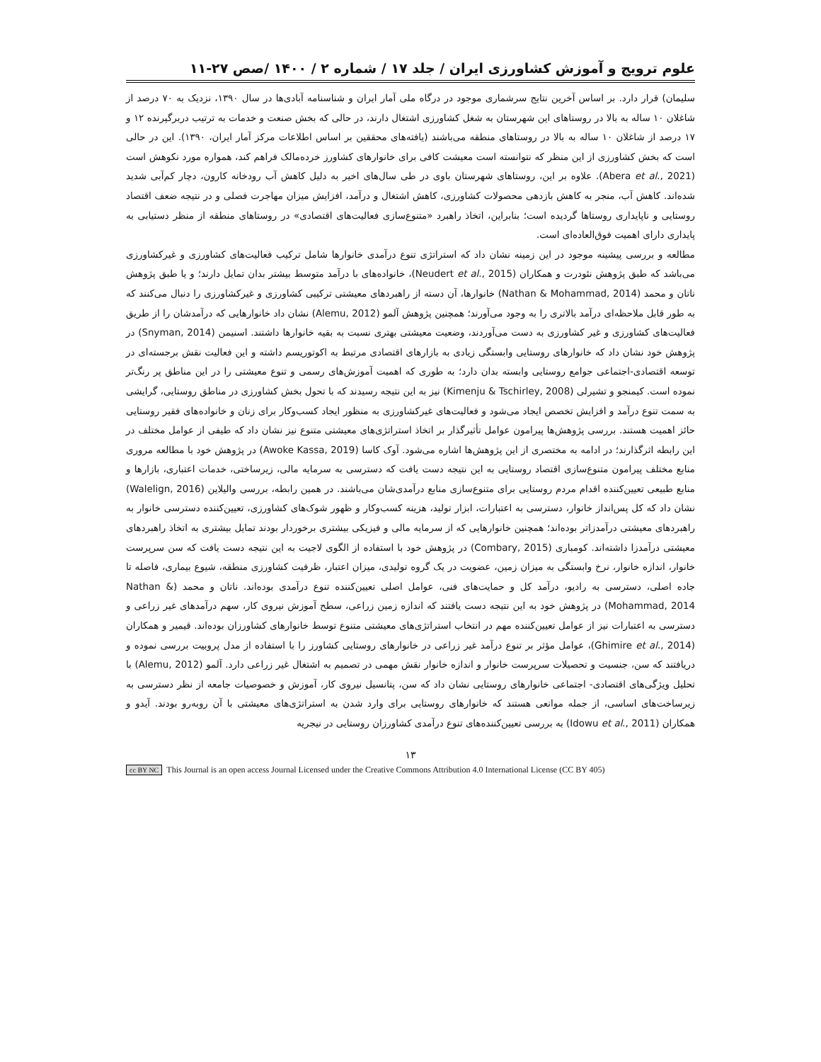علوم ترویج و آموزش کشاورزی ایران / جلد ۱۷ / شماره ۲ / ۱۴۰۰ /صص ۲۷-۱۱
سلیمان) قرار دارد. بر اساس آخرین نتایج سرشماری موجود در درگاه ملی آمار ایران و شناسنامه آبادی‌ها در سال ۱۳۹۰، نزدیک به ۷۰ درصد از شاغلان ۱۰ ساله به بالا در روستاهای این شهرستان به شغل کشاورزی اشتغال دارند، در حالی که بخش صنعت و خدمات به ترتیب دربرگیرنده ۱۲ و ۱۷ درصد از شاغلان ۱۰ ساله به بالا در روستاهای منطقه می‌باشند (یافته‌های محققین بر اساس اطلاعات مرکز آمار ایران، ۱۳۹۰). این در حالی است که بخش کشاورزی از این منظر که نتوانسته است معیشت کافی برای خانوارهای کشاورز خرده‌مالک فراهم کند، همواره مورد نکوهش است (Abera et al., 2021). علاوه بر این، روستاهای شهرستان باوی در طی سال‌های اخیر به دلیل کاهش آب رودخانه کارون، دچار کم‌آبی شدید شده‌اند. کاهش آب، منجر به کاهش بازدهی محصولات کشاورزی، کاهش اشتغال و درآمد، افزایش میزان مهاجرت فصلی و در نتیجه ضعف اقتصاد روستایی و ناپایداری روستاها گردیده است؛ بنابراین، اتخاذ راهبرد «متنوع‌سازی فعالیت‌های اقتصادی» در روستاهای منطقه از منظر دستیابی به پایداری دارای اهمیت فوق‌العاده‌ای است.
مطالعه و بررسی پیشینه موجود در این زمینه نشان داد که استراتژی تنوع درآمدی خانوارها شامل ترکیب فعالیت‌های کشاورزی و غیرکشاورزی می‌باشد که طبق پژوهش نئودرت و همکاران (Neudert et al., 2015)، خانواده‌های با درآمد متوسط بیشتر بدان تمایل دارند؛ و یا طبق پژوهش ناتان و محمد (Nathan & Mohammad, 2014) خانوارها، آن دسته از راهبردهای معیشتی ترکیبی کشاورزی و غیرکشاورزی را دنبال می‌کنند که به طور قابل ملاحظه‌ای درآمد بالاتری را به وجود می‌آورند؛ همچنین پژوهش آلمو (Alemu, 2012) نشان داد خانوارهایی که درآمدشان را از طریق فعالیت‌های کشاورزی و غیر کشاورزی به دست می‌آوردند، وضعیت معیشتی بهتری نسبت به بقیه خانوارها داشتند. اسنیمن (Snyman, 2014) در پژوهش خود نشان داد که خانوارهای روستایی وابستگی زیادی به بازارهای اقتصادی مرتبط به اکوتوریسم داشته و این فعالیت نقش برجسته‌ای در توسعه اقتصادی-اجتماعی جوامع روستایی وابسته بدان دارد؛ به طوری که اهمیت آموزش‌های رسمی و تنوع معیشتی را در این مناطق پر رنگ‌تر نموده است. کیمنجو و تشیرلی (Kimenju & Tschirley, 2008) نیز به این نتیجه رسیدند که با تحول بخش کشاورزی در مناطق روستایی، گرایشی به سمت تنوع درآمد و افزایش تخصص ایجاد می‌شود و فعالیت‌های غیرکشاورزی به منظور ایجاد کسب‌وکار برای زنان و خانواده‌های فقیر روستایی حائز اهمیت هستند. بررسی پژوهش‌ها پیرامون عوامل تأثیرگذار بر اتخاذ استراتژی‌های معیشتی متنوع نیز نشان داد که طیفی از عوامل مختلف در این رابطه اثرگذارند؛ در ادامه به مختصری از این پژوهش‌ها اشاره می‌شود. آوک کاسا (Awoke Kassa, 2019) در پژوهش خود با مطالعه مروری منابع مختلف پیرامون متنوع‌سازی اقتصاد روستایی به این نتیجه دست یافت که دسترسی به سرمایه مالی، زیرساختی، خدمات اعتباری، بازارها و منابع طبیعی تعیین‌کننده اقدام مردم روستایی برای متنوع‌سازی منابع درآمدی‌شان می‌باشند. در همین رابطه، بررسی والیلاین (Walelign, 2016) نشان داد که کل پس‌انداز خانوار، دسترسی به اعتبارات، ابزار تولید، هزینه کسب‌وکار و ظهور شوک‌های کشاورزی، تعیین‌کننده دسترسی خانوار به راهبردهای معیشتی درآمدزاتر بوده‌اند؛ همچنین خانوارهایی که از سرمایه مالی و فیزیکی بیشتری برخوردار بودند تمایل بیشتری به اتخاذ راهبردهای معیشتی درآمدزا داشته‌اند. کومباری (Combary, 2015) در پژوهش خود با استفاده از الگوی لاجیت به این نتیجه دست یافت که سن سرپرست خانوار، اندازه خانوار، نرخ وابستگی به میزان زمین، عضویت در یک گروه تولیدی، میزان اعتبار، ظرفیت کشاورزی منطقه، شیوع بیماری، فاصله تا جاده اصلی، دسترسی به رادیو، درآمد کل و حمایت‌های فنی، عوامل اصلی تعیین‌کننده تنوع درآمدی بوده‌اند. ناتان و محمد (Nathan & Mohammad, 2014) در پژوهش خود به این نتیجه دست یافتند که اندازه زمین زراعی، سطح آموزش نیروی کار، سهم درآمدهای غیر زراعی و دسترسی به اعتبارات نیز از عوامل تعیین‌کننده مهم در انتخاب استراتژی‌های معیشتی متنوع توسط خانوارهای کشاورزان بوده‌اند. قیمیر و همکاران (Ghimire et al., 2014)، عوامل مؤثر بر تنوع درآمد غیر زراعی در خانوارهای روستایی کشاورز را با استفاده از مدل پروبیت بررسی نموده و دریافتند که سن، جنسیت و تحصیلات سرپرست خانوار و اندازه خانوار نقش مهمی در تصمیم به اشتغال غیر زراعی دارد. آلمو (Alemu, 2012) با تحلیل ویژگی‌های اقتصادی- اجتماعی خانوارهای روستایی نشان داد که سن، پتانسیل نیروی کار، آموزش و خصوصیات جامعه از نظر دسترسی به زیرساخت‌های اساسی، از جمله موانعی هستند که خانوارهای روستایی برای وارد شدن به استراتژی‌های معیشتی با آن روبه‌رو بودند. آیدو و همکاران (Idowu et al., 2011) به بررسی تعیین‌کننده‌های تنوع درآمدی کشاورزان روستایی در نیجریه
۱۳
cc BY NC This Journal is an open access Journal Licensed under the Creative Commons Attribution 4.0 International License (CC BY 405)